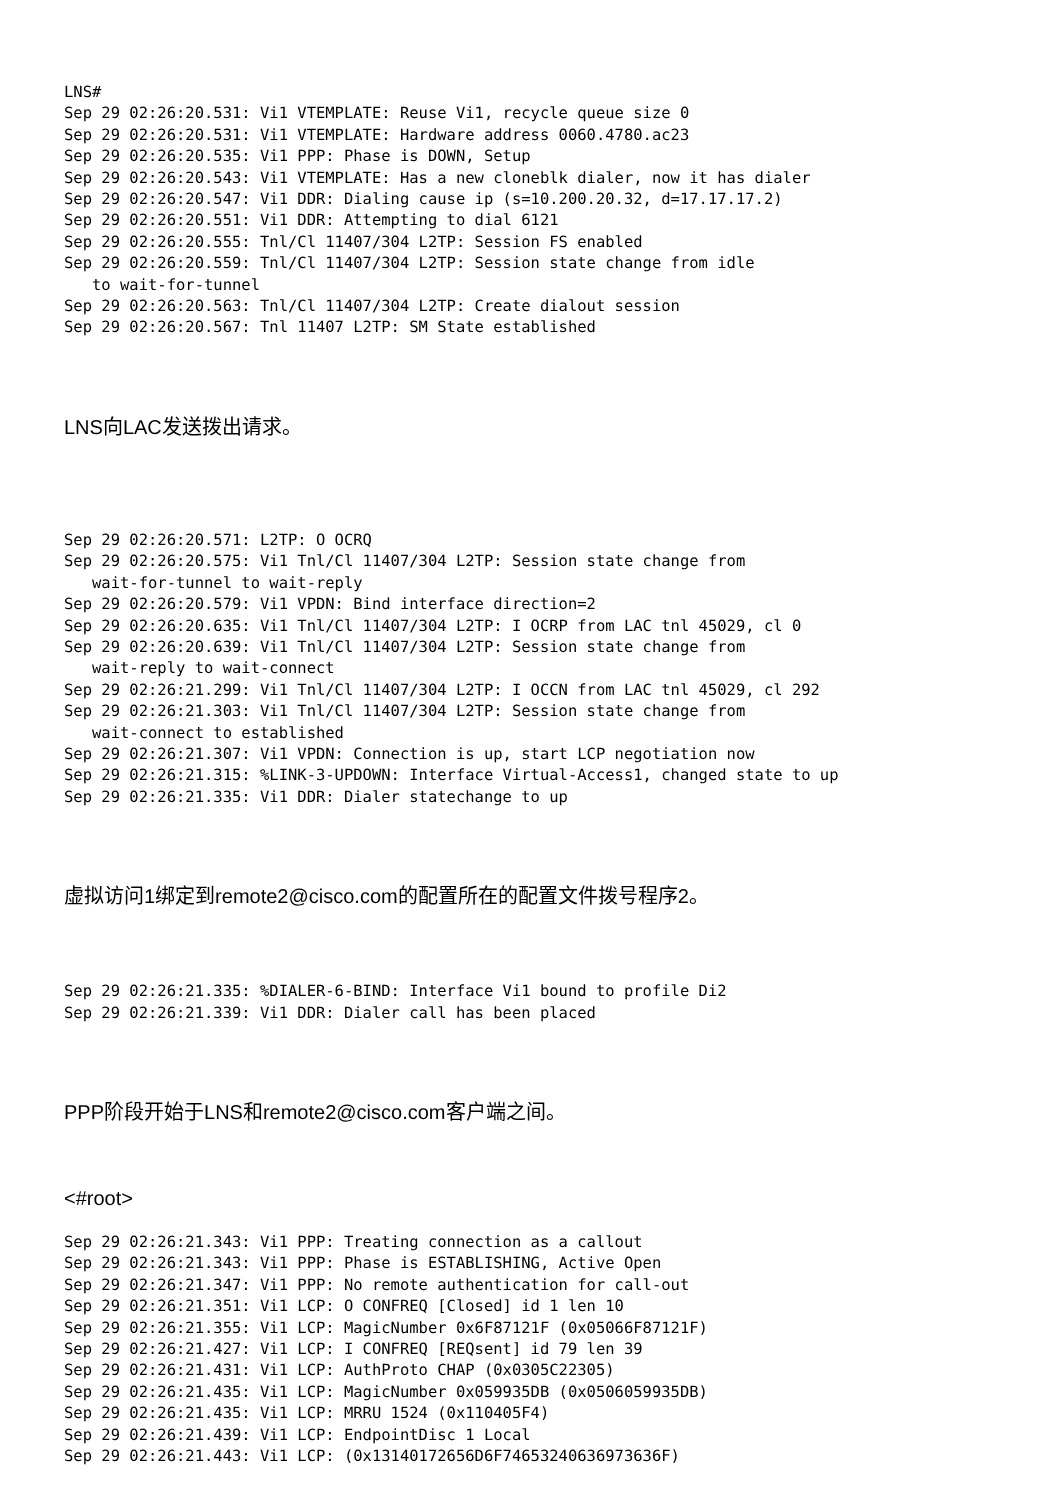LNS#
Sep 29 02:26:20.531: Vi1 VTEMPLATE: Reuse Vi1, recycle queue size 0
Sep 29 02:26:20.531: Vi1 VTEMPLATE: Hardware address 0060.4780.ac23
Sep 29 02:26:20.535: Vi1 PPP: Phase is DOWN, Setup
Sep 29 02:26:20.543: Vi1 VTEMPLATE: Has a new cloneblk dialer, now it has dialer
Sep 29 02:26:20.547: Vi1 DDR: Dialing cause ip (s=10.200.20.32, d=17.17.17.2)
Sep 29 02:26:20.551: Vi1 DDR: Attempting to dial 6121
Sep 29 02:26:20.555: Tnl/Cl 11407/304 L2TP: Session FS enabled
Sep 29 02:26:20.559: Tnl/Cl 11407/304 L2TP: Session state change from idle
   to wait-for-tunnel
Sep 29 02:26:20.563: Tnl/Cl 11407/304 L2TP: Create dialout session
Sep 29 02:26:20.567: Tnl 11407 L2TP: SM State established
LNS向LAC发送拨出请求。
Sep 29 02:26:20.571: L2TP: O OCRQ
Sep 29 02:26:20.575: Vi1 Tnl/Cl 11407/304 L2TP: Session state change from
   wait-for-tunnel to wait-reply
Sep 29 02:26:20.579: Vi1 VPDN: Bind interface direction=2
Sep 29 02:26:20.635: Vi1 Tnl/Cl 11407/304 L2TP: I OCRP from LAC tnl 45029, cl 0
Sep 29 02:26:20.639: Vi1 Tnl/Cl 11407/304 L2TP: Session state change from
   wait-reply to wait-connect
Sep 29 02:26:21.299: Vi1 Tnl/Cl 11407/304 L2TP: I OCCN from LAC tnl 45029, cl 292
Sep 29 02:26:21.303: Vi1 Tnl/Cl 11407/304 L2TP: Session state change from
   wait-connect to established
Sep 29 02:26:21.307: Vi1 VPDN: Connection is up, start LCP negotiation now
Sep 29 02:26:21.315: %LINK-3-UPDOWN: Interface Virtual-Access1, changed state to up
Sep 29 02:26:21.335: Vi1 DDR: Dialer statechange to up
虚拟访问1绑定到remote2@cisco.com的配置所在的配置文件拨号程序2。
Sep 29 02:26:21.335: %DIALER-6-BIND: Interface Vi1 bound to profile Di2
Sep 29 02:26:21.339: Vi1 DDR: Dialer call has been placed
PPP阶段开始于LNS和remote2@cisco.com客户端之间。
<#root>
Sep 29 02:26:21.343: Vi1 PPP: Treating connection as a callout
Sep 29 02:26:21.343: Vi1 PPP: Phase is ESTABLISHING, Active Open
Sep 29 02:26:21.347: Vi1 PPP: No remote authentication for call-out
Sep 29 02:26:21.351: Vi1 LCP: O CONFREQ [Closed] id 1 len 10
Sep 29 02:26:21.355: Vi1 LCP: MagicNumber 0x6F87121F (0x05066F87121F)
Sep 29 02:26:21.427: Vi1 LCP: I CONFREQ [REQsent] id 79 len 39
Sep 29 02:26:21.431: Vi1 LCP: AuthProto CHAP (0x0305C22305)
Sep 29 02:26:21.435: Vi1 LCP: MagicNumber 0x059935DB (0x0506059935DB)
Sep 29 02:26:21.435: Vi1 LCP: MRRU 1524 (0x110405F4)
Sep 29 02:26:21.439: Vi1 LCP: EndpointDisc 1 Local
Sep 29 02:26:21.443: Vi1 LCP: (0x13140172656D6F74653240636973636F)